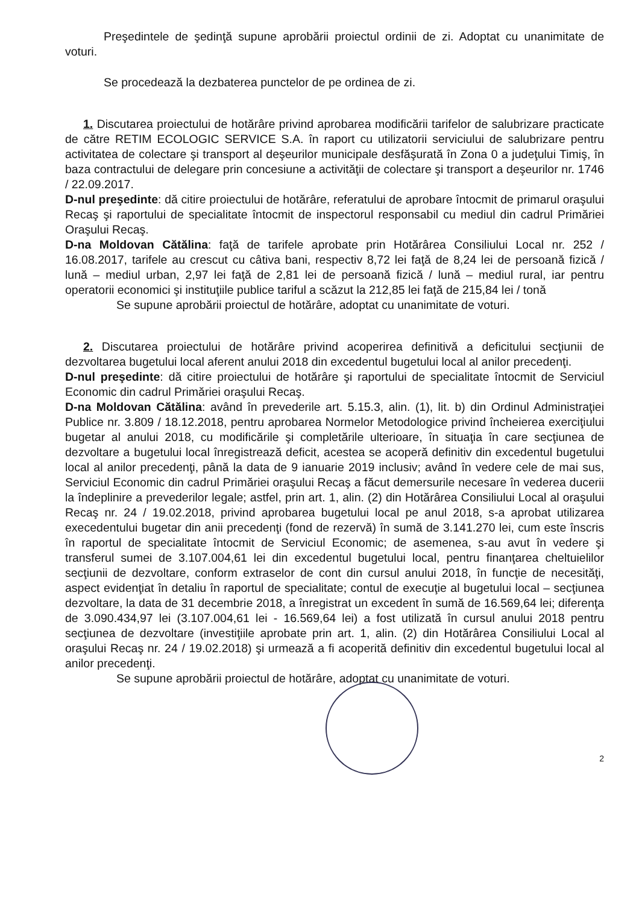Preşedintele de şedinţă supune aprobării proiectul ordinii de zi. Adoptat cu unanimitate de voturi.
Se procedează la dezbaterea punctelor de pe ordinea de zi.
1. Discutarea proiectului de hotărâre privind aprobarea modificării tarifelor de salubrizare practicate de către RETIM ECOLOGIC SERVICE S.A. în raport cu utilizatorii serviciului de salubrizare pentru activitatea de colectare şi transport al deşeurilor municipale desfăşurată în Zona 0 a judeţului Timiş, în baza contractului de delegare prin concesiune a activităţii de colectare şi transport a deşeurilor nr. 1746 / 22.09.2017.
D-nul preşedinte: dă citire proiectului de hotărâre, referatului de aprobare întocmit de primarul oraşului Recaş şi raportului de specialitate întocmit de inspectorul responsabil cu mediul din cadrul Primăriei Oraşului Recaş.
D-na Moldovan Cătălina: faţă de tarifele aprobate prin Hotărârea Consiliului Local nr. 252 / 16.08.2017, tarifele au crescut cu câtiva bani, respectiv 8,72 lei faţă de 8,24 lei de persoană fizică / lună – mediul urban, 2,97 lei faţă de 2,81 lei de persoană fizică / lună – mediul rural, iar pentru operatorii economici şi instituţiile publice tariful a scăzut la 212,85 lei faţă de 215,84 lei / tonă
Se supune aprobării proiectul de hotărâre, adoptat cu unanimitate de voturi.
2. Discutarea proiectului de hotărâre privind acoperirea definitivă a deficitului secţiunii de dezvoltarea bugetului local aferent anului 2018 din excedentul bugetului local al anilor precedenţi.
D-nul preşedinte: dă citire proiectului de hotărâre şi raportului de specialitate întocmit de Serviciul Economic din cadrul Primăriei oraşului Recaş.
D-na Moldovan Cătălina: având în prevederile art. 5.15.3, alin. (1), lit. b) din Ordinul Administraţiei Publice nr. 3.809 / 18.12.2018, pentru aprobarea Normelor Metodologice privind încheierea exerciţiului bugetar al anului 2018, cu modificările şi completările ulterioare, în situaţia în care secţiunea de dezvoltare a bugetului local înregistrează deficit, acestea se acoperă definitiv din excedentul bugetului local al anilor precedenţi, până la data de 9 ianuarie 2019 inclusiv; având în vedere cele de mai sus, Serviciul Economic din cadrul Primăriei oraşului Recaş a făcut demersurile necesare în vederea ducerii la îndeplinire a prevederilor legale; astfel, prin art. 1, alin. (2) din Hotărârea Consiliului Local al oraşului Recaş nr. 24 / 19.02.2018, privind aprobarea bugetului local pe anul 2018, s-a aprobat utilizarea execedentului bugetar din anii precedenţi (fond de rezervă) în sumă de 3.141.270 lei, cum este înscris în raportul de specialitate întocmit de Serviciul Economic; de asemenea, s-au avut în vedere şi transferul sumei de 3.107.004,61 lei din excedentul bugetului local, pentru finanţarea cheltuielilor secţiunii de dezvoltare, conform extraselor de cont din cursul anului 2018, în funcţie de necesităţi, aspect evidenţiat în detaliu în raportul de specialitate; contul de execuţie al bugetului local – secţiunea dezvoltare, la data de 31 decembrie 2018, a înregistrat un excedent în sumă de 16.569,64 lei; diferenţa de 3.090.434,97 lei (3.107.004,61 lei - 16.569,64 lei) a fost utilizată în cursul anului 2018 pentru secţiunea de dezvoltare (investiţiile aprobate prin art. 1, alin. (2) din Hotărârea Consiliului Local al oraşului Recaş nr. 24 / 19.02.2018) şi urmează a fi acoperită definitiv din excedentul bugetului local al anilor precedenţi.
Se supune aprobării proiectul de hotărâre, adoptat cu unanimitate de voturi.
2